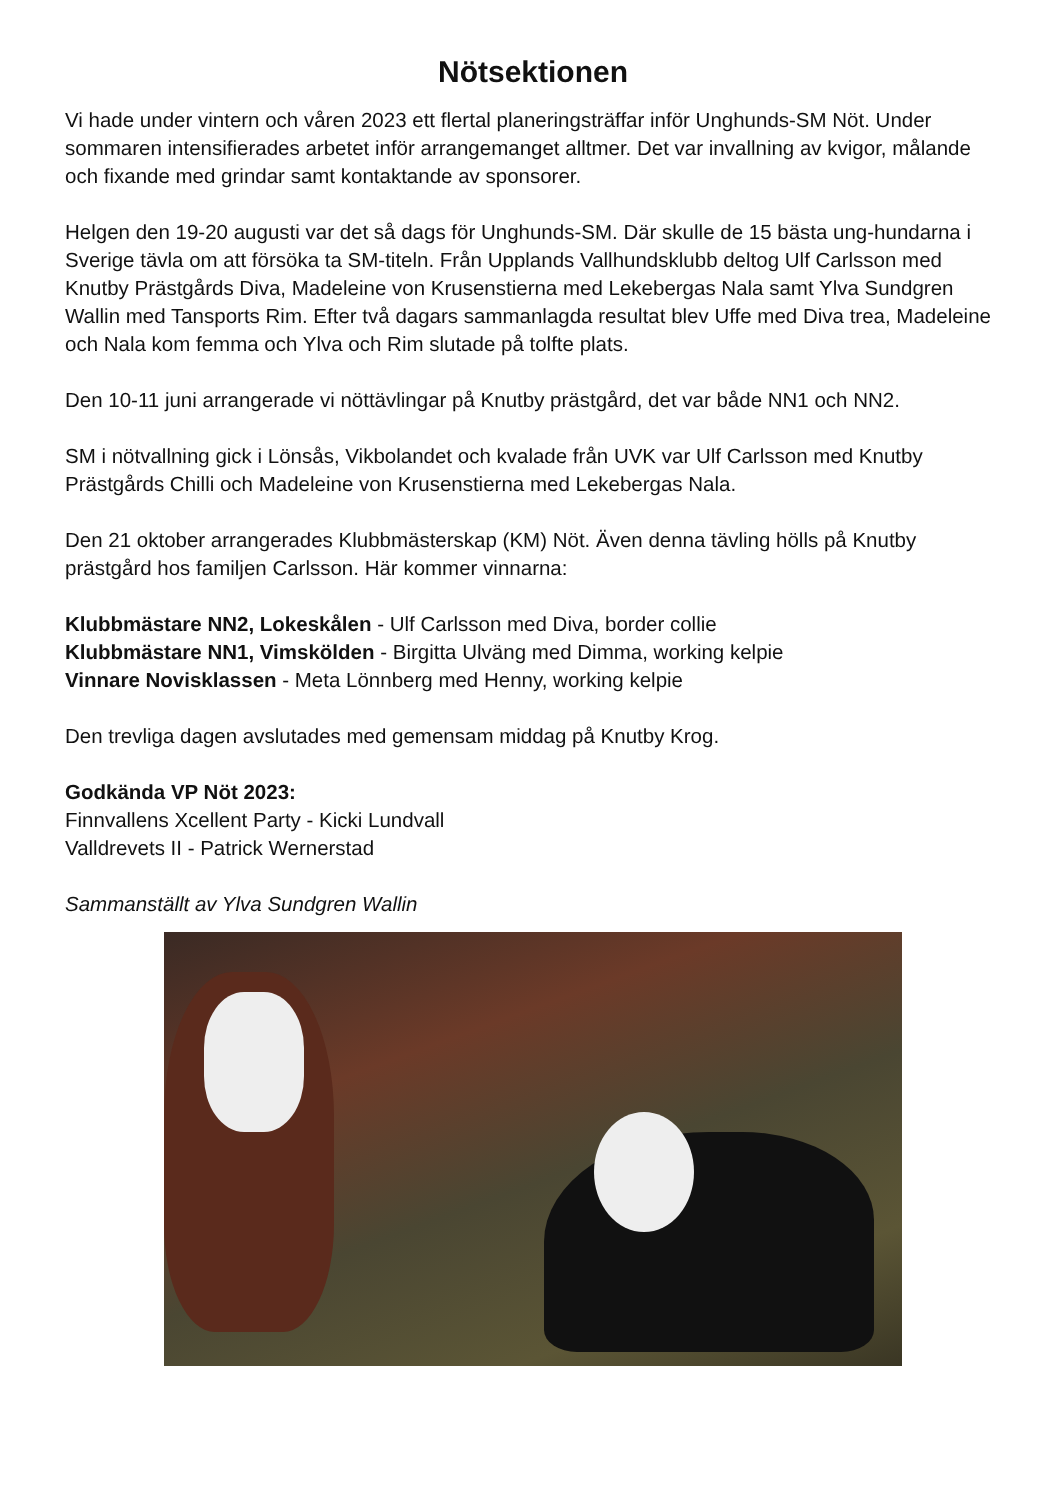Nötsektionen
Vi hade under vintern och våren 2023 ett flertal planeringsträffar inför Unghunds-SM Nöt. Under sommaren intensifierades arbetet inför arrangemanget alltmer. Det var invallning av kvigor, målande och fixande med grindar samt kontaktande av sponsorer.
Helgen den 19-20 augusti var det så dags för Unghunds-SM. Där skulle de 15 bästa ung-hundarna i Sverige tävla om att försöka ta SM-titeln. Från Upplands Vallhundsklubb deltog Ulf Carlsson med Knutby Prästgårds Diva, Madeleine von Krusenstierna med Lekebergas Nala samt Ylva Sundgren Wallin med Tansports Rim. Efter två dagars sammanlagda resultat blev Uffe med Diva trea, Madeleine och Nala kom femma och Ylva och Rim slutade på tolfte plats.
Den 10-11 juni arrangerade vi nöttävlingar på Knutby prästgård, det var både NN1 och NN2.
SM i nötvallning gick i Lönsås, Vikbolandet och kvalade från UVK var Ulf Carlsson med Knutby Prästgårds Chilli och Madeleine von Krusenstierna med Lekebergas Nala.
Den 21 oktober arrangerades Klubbmästerskap (KM) Nöt. Även denna tävling hölls på Knutby prästgård hos familjen Carlsson. Här kommer vinnarna:
Klubbmästare NN2, Lokeskålen - Ulf Carlsson med Diva, border collie
Klubbmästare NN1, Vimskölden - Birgitta Ulväng med Dimma, working kelpie
Vinnare Novisklassen - Meta Lönnberg med Henny, working kelpie
Den trevliga dagen avslutades med gemensam middag på Knutby Krog.
Godkända VP Nöt 2023:
Finnvallens Xcellent Party - Kicki Lundvall
Valldrevets II - Patrick Wernerstad
Sammanställt av Ylva Sundgren Wallin